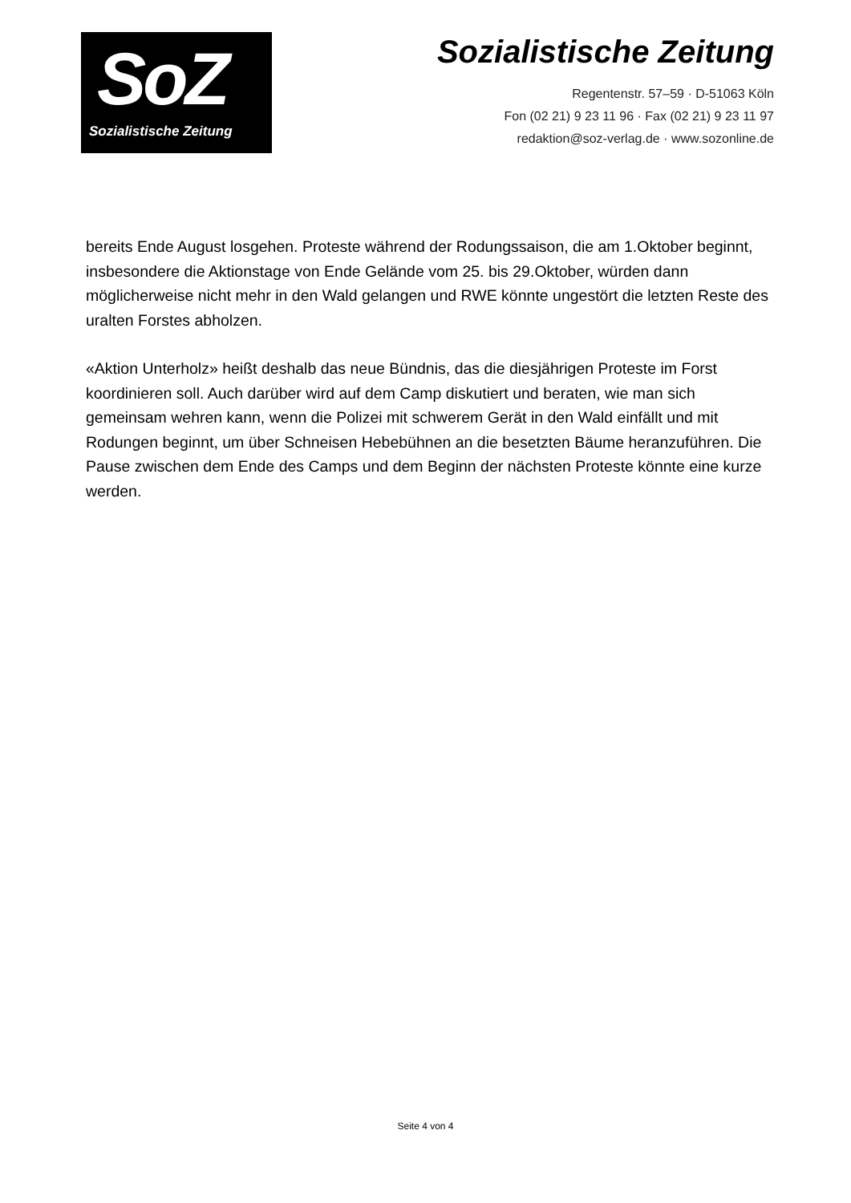SoZ
Sozialistische Zeitung
Sozialistische Zeitung
Regentenstr. 57–59 · D-51063 Köln
Fon (02 21) 9 23 11 96 · Fax (02 21) 9 23 11 97
redaktion@soz-verlag.de · www.sozonline.de
bereits Ende August losgehen. Proteste während der Rodungssaison, die am 1.Oktober beginnt, insbesondere die Aktionstage von Ende Gelände vom 25. bis 29.Oktober, würden dann möglicherweise nicht mehr in den Wald gelangen und RWE könnte ungestört die letzten Reste des uralten Forstes abholzen.
«Aktion Unterholz» heißt deshalb das neue Bündnis, das die diesjährigen Proteste im Forst koordinieren soll. Auch darüber wird auf dem Camp diskutiert und beraten, wie man sich gemeinsam wehren kann, wenn die Polizei mit schwerem Gerät in den Wald einfällt und mit Rodungen beginnt, um über Schneisen Hebebühnen an die besetzten Bäume heranzuführen. Die Pause zwischen dem Ende des Camps und dem Beginn der nächsten Proteste könnte eine kurze werden.
Seite 4 von 4